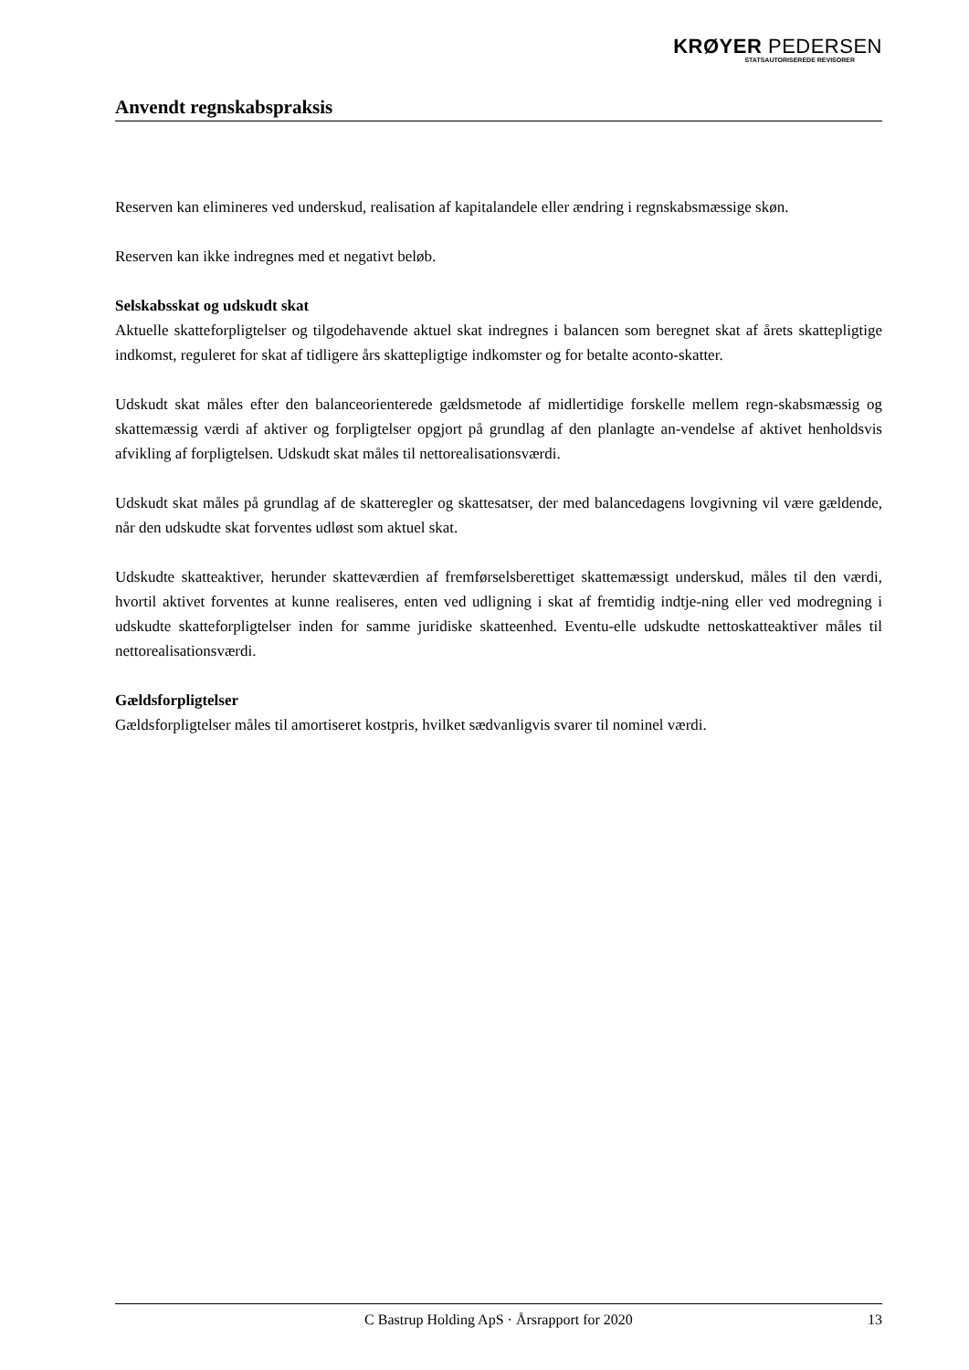KRØYER PEDERSEN
STATSAUTORISEREDE REVISORER
Anvendt regnskabspraksis
Reserven kan elimineres ved underskud, realisation af kapitalandele eller ændring i regnskabsmæssige skøn.
Reserven kan ikke indregnes med et negativt beløb.
Selskabsskat og udskudt skat
Aktuelle skatteforpligtelser og tilgodehavende aktuel skat indregnes i balancen som beregnet skat af årets skattepligtige indkomst, reguleret for skat af tidligere års skattepligtige indkomster og for betalte aconto-skatter.
Udskudt skat måles efter den balanceorienterede gældsmetode af midlertidige forskelle mellem regn-skabsmæssig og skattemæssig værdi af aktiver og forpligtelser opgjort på grundlag af den planlagte an-vendelse af aktivet henholdsvis afvikling af forpligtelsen. Udskudt skat måles til nettorealisationsværdi.
Udskudt skat måles på grundlag af de skatteregler og skattesatser, der med balancedagens lovgivning vil være gældende, når den udskudte skat forventes udløst som aktuel skat.
Udskudte skatteaktiver, herunder skatteværdien af fremførselsberettiget skattemæssigt underskud, måles til den værdi, hvortil aktivet forventes at kunne realiseres, enten ved udligning i skat af fremtidig indtje-ning eller ved modregning i udskudte skatteforpligtelser inden for samme juridiske skatteenhed. Eventu-elle udskudte nettoskatteaktiver måles til nettorealisationsværdi.
Gældsforpligtelser
Gældsforpligtelser måles til amortiseret kostpris, hvilket sædvanligvis svarer til nominel værdi.
C Bastrup Holding ApS · Årsrapport for 2020 13